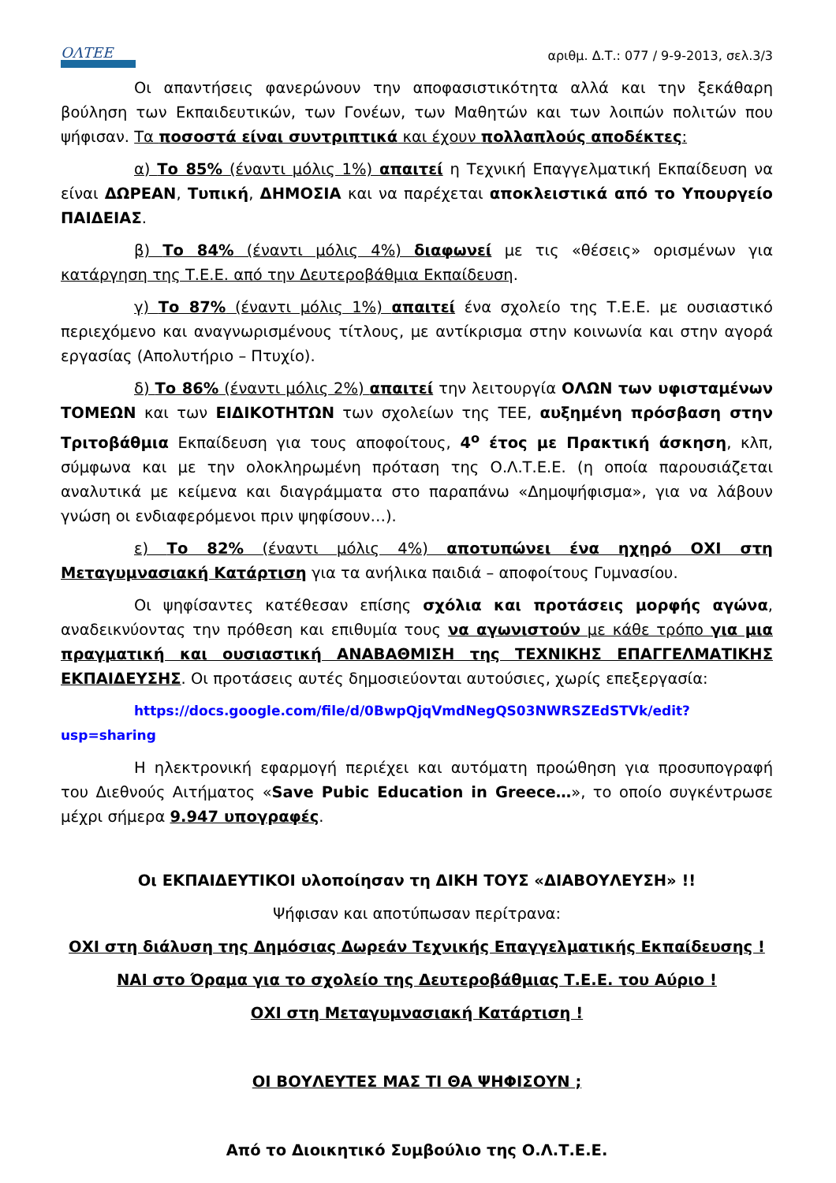ΟΛΤΕΕ
αριθμ. Δ.Τ.: 077 / 9-9-2013, σελ.3/3
Οι απαντήσεις φανερώνουν την αποφασιστικότητα αλλά και την ξεκάθαρη βούληση των Εκπαιδευτικών, των Γονέων, των Μαθητών και των λοιπών πολιτών που ψήφισαν. Τα ποσοστά είναι συντριπτικά και έχουν πολλαπλούς αποδέκτες:
α) Το 85% (έναντι μόλις 1%) απαιτεί η Τεχνική Επαγγελματική Εκπαίδευση να είναι ΔΩΡΕΑΝ, Τυπική, ΔΗΜΟΣΙΑ και να παρέχεται αποκλειστικά από το Υπουργείο ΠΑΙΔΕΙΑΣ.
β) Το 84% (έναντι μόλις 4%) διαφωνεί με τις «θέσεις» ορισμένων για κατάργηση της Τ.Ε.Ε. από την Δευτεροβάθμια Εκπαίδευση.
γ) Το 87% (έναντι μόλις 1%) απαιτεί ένα σχολείο της Τ.Ε.Ε. με ουσιαστικό περιεχόμενο και αναγνωρισμένους τίτλους, με αντίκρισμα στην κοινωνία και στην αγορά εργασίας (Απολυτήριο – Πτυχίο).
δ) Το 86% (έναντι μόλις 2%) απαιτεί την λειτουργία ΟΛΩΝ των υφισταμένων ΤΟΜΕΩΝ και των ΕΙΔΙΚΟΤΗΤΩΝ των σχολείων της ΤΕΕ, αυξημένη πρόσβαση στην Τριτοβάθμια Εκπαίδευση για τους αποφοίτους, 4<sup>ο</sup> έτος με Πρακτική άσκηση, κλπ, σύμφωνα και με την ολοκληρωμένη πρόταση της Ο.Λ.Τ.Ε.Ε. (η οποία παρουσιάζεται αναλυτικά με κείμενα και διαγράμματα στο παραπάνω «Δημοψήφισμα», για να λάβουν γνώση οι ενδιαφερόμενοι πριν ψηφίσουν…).
ε) Το 82% (έναντι μόλις 4%) αποτυπώνει ένα ηχηρό ΟΧΙ στη Μεταγυμνασιακή Κατάρτιση για τα ανήλικα παιδιά – αποφοίτους Γυμνασίου.
Οι ψηφίσαντες κατέθεσαν επίσης σχόλια και προτάσεις μορφής αγώνα, αναδεικνύοντας την πρόθεση και επιθυμία τους να αγωνιστούν με κάθε τρόπο για μια πραγματική και ουσιαστική ΑΝΑΒΑΘΜΙΣΗ της ΤΕΧΝΙΚΗΣ ΕΠΑΓΓΕΛΜΑΤΙΚΗΣ ΕΚΠΑΙΔΕΥΣΗΣ. Οι προτάσεις αυτές δημοσιεύονται αυτούσιες, χωρίς επεξεργασία:
https://docs.google.com/file/d/0BwpQjqVmdNegQS03NWRSZEdSTVk/edit?usp=sharing
Η ηλεκτρονική εφαρμογή περιέχει και αυτόματη προώθηση για προσυπογραφή του Διεθνούς Αιτήματος «Save Pubic Education in Greece…», το οποίο συγκέντρωσε μέχρι σήμερα 9.947 υπογραφές.
Οι ΕΚΠΑΙΔΕΥΤΙΚΟΙ υλοποίησαν τη ΔΙΚΗ ΤΟΥΣ «ΔΙΑΒΟΥΛΕΥΣΗ» !!
Ψήφισαν και αποτύπωσαν περίτρανα:
ΟΧΙ στη διάλυση της Δημόσιας Δωρεάν Τεχνικής Επαγγελματικής Εκπαίδευσης !
ΝΑΙ στο Όραμα για το σχολείο της Δευτεροβάθμιας Τ.Ε.Ε. του Αύριο !
ΟΧΙ στη Μεταγυμνασιακή Κατάρτιση !
ΟΙ ΒΟΥΛΕΥΤΕΣ ΜΑΣ ΤΙ ΘΑ ΨΗΦΙΣΟΥΝ ;
Από το Διοικητικό Συμβούλιο της Ο.Λ.Τ.Ε.Ε.